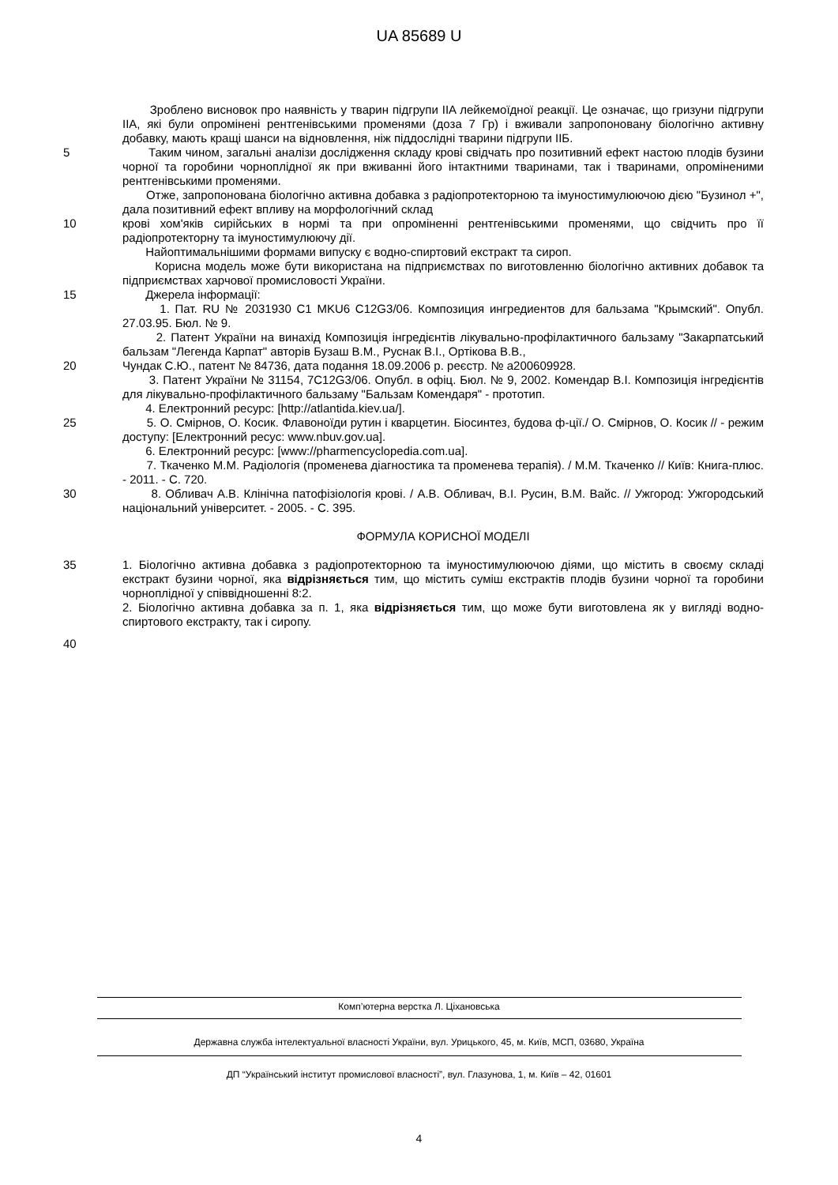UA 85689 U
Зроблено висновок про наявність у тварин підгрупи IIA лейкемоїдної реакції. Це означає, що гризуни підгрупи IIA, які були опромінені рентгенівськими променями (доза 7 Гр) і вживали запропоновану біологічно активну добавку, мають кращі шанси на відновлення, ніж піддослідні тварини підгрупи IIБ.
5 Таким чином, загальні аналізи дослідження складу крові свідчать про позитивний ефект настою плодів бузини чорної та горобини чорноплідної як при вживанні його інтактними тваринами, так і тваринами, опроміненими рентгенівськими променями.
Отже, запропонована біологічно активна добавка з радіопротекторною та імуностимулюючою дією "Бузинол +", дала позитивний ефект впливу на морфологічний склад
10 крові хом'яків сирійських в нормі та при опроміненні рентгенівськими променями, що свідчить про її радіопротекторну та імуностимулюючу дії.
Найоптимальнішими формами випуску є водно-спиртовий екстракт та сироп.
Корисна модель може бути використана на підприємствах по виготовленню біологічно активних добавок та підприємствах харчової промисловості України.
15 Джерела інформації:
1. Пат. RU № 2031930 C1 MKU6 C12G3/06. Композиция ингредиентов для бальзама "Крымский". Опубл. 27.03.95. Бюл. № 9.
2. Патент України на винахід Композиція інгредієнтів лікувально-профілактичного бальзаму "Закарпатський бальзам "Легенда Карпат" авторів Бузаш В.М., Руснак В.І., Ортікова В.В.,
20 Чундак С.Ю., патент № 84736, дата подання 18.09.2006 р. реєстр. № а200609928.
3. Патент України № 31154, 7C12G3/06. Опубл. в офіц. Бюл. № 9, 2002. Комендар В.І. Композиція інгредієнтів для лікувально-профілактичного бальзаму "Бальзам Комендаря" - прототип.
4. Електронний ресурс: [http://atlantida.kiev.ua/].
25 5. О. Смірнов, О. Косик. Флавоноїди рутин і кварцетин. Біосинтез, будова ф-ції./ О. Смірнов, О. Косик // - режим доступу: [Електронний ресус: www.nbuv.gov.ua].
6. Електронний ресурс: [www://pharmencyclopedia.com.ua].
7. Ткаченко М.М. Радіологія (променева діагностика та променева терапія). / М.М. Ткаченко // Київ: Книга-плюс. - 2011. - С. 720.
30 8. Обливач А.В. Клінічна патофізіологія крові. / А.В. Обливач, В.І. Русин, В.М. Вайс. // Ужгород: Ужгородський національний університет. - 2005. - С. 395.
ФОРМУЛА КОРИСНОЇ МОДЕЛІ
35 1. Біологічно активна добавка з радіопротекторною та імуностимулюючою діями, що містить в своєму складі екстракт бузини чорної, яка відрізняється тим, що містить суміш екстрактів плодів бузини чорної та горобини чорноплідної у співвідношенні 8:2.
2. Біологічно активна добавка за п. 1, яка відрізняється тим, що може бути виготовлена як у вигляді водно-спиртового екстракту, так і сиропу.
40
Комп’ютерна верстка Л. Ціхановська
Державна служба інтелектуальної власності України, вул. Урицького, 45, м. Київ, МСП, 03680, Україна
ДП “Український інститут промислової власності”, вул. Глазунова, 1, м. Київ – 42, 01601
4